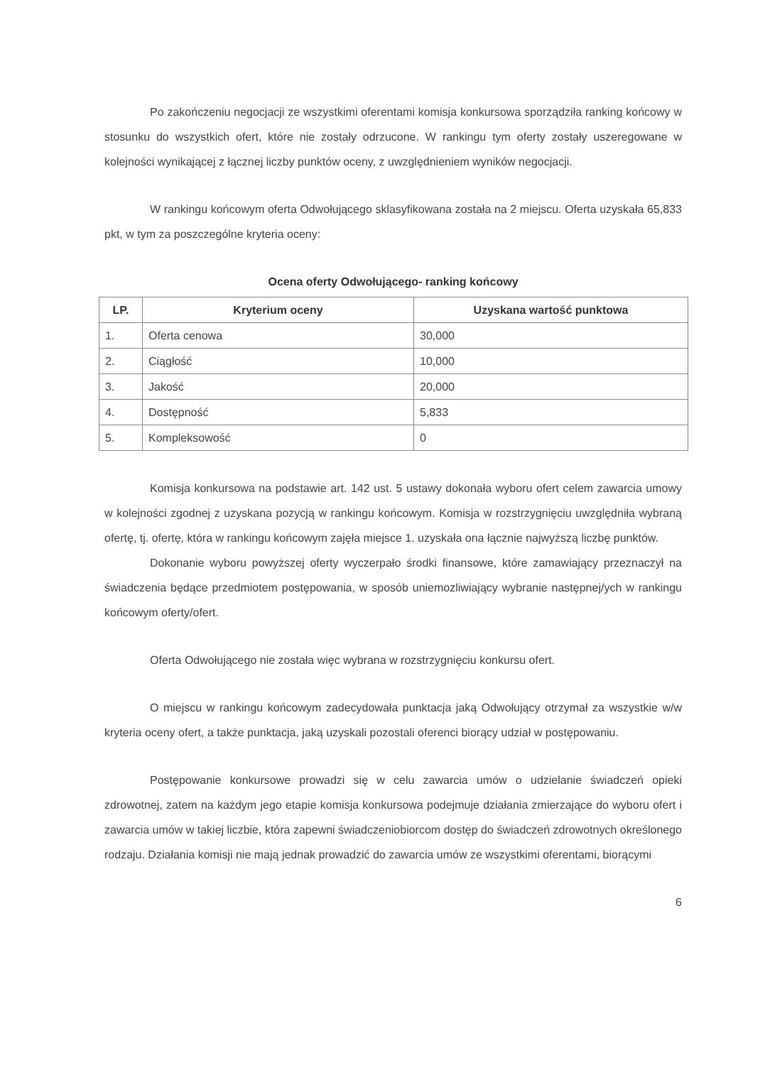Po zakończeniu negocjacji ze wszystkimi oferentami komisja konkursowa sporządziła ranking końcowy w stosunku do wszystkich ofert, które nie zostały odrzucone. W rankingu tym oferty zostały uszeregowane w kolejności wynikającej z łącznej liczby punktów oceny, z uwzględnieniem wyników negocjacji.
W rankingu końcowym oferta Odwołującego sklasyfikowana została na 2 miejscu. Oferta uzyskała 65,833 pkt, w tym za poszczególne kryteria oceny:
Ocena oferty Odwołującego- ranking końcowy
| LP. | Kryterium oceny | Uzyskana wartość punktowa |
| --- | --- | --- |
| 1. | Oferta cenowa | 30,000 |
| 2. | Ciągłość | 10,000 |
| 3. | Jakość | 20,000 |
| 4. | Dostępność | 5,833 |
| 5. | Kompleksowość | 0 |
Komisja konkursowa na podstawie art. 142 ust. 5 ustawy dokonała wyboru ofert celem zawarcia umowy w kolejności zgodnej z uzyskana pozycją w rankingu końcowym. Komisja w rozstrzygnięciu uwzględniła wybraną ofertę, tj. ofertę, która w rankingu końcowym zajęła miejsce 1. uzyskała ona łącznie najwyższą liczbę punktów.
Dokonanie wyboru powyższej oferty wyczerpało środki finansowe, które zamawiający przeznaczył na świadczenia będące przedmiotem postępowania, w sposób uniemozliwiający wybranie następnej/ych w rankingu końcowym oferty/ofert.
Oferta Odwołującego nie została więc wybrana w rozstrzygnięciu konkursu ofert.
O miejscu w rankingu końcowym zadecydowała punktacja jaką Odwołujący otrzymał za wszystkie w/w kryteria oceny ofert, a także punktacja, jaką uzyskali pozostali oferenci biorący udział w postępowaniu.
Postępowanie konkursowe prowadzi się w celu zawarcia umów o udzielanie świadczeń opieki zdrowotnej, zatem na każdym jego etapie komisja konkursowa podejmuje działania zmierzające do wyboru ofert i zawarcia umów w takiej liczbie, która zapewni świadczeniobiorcom dostęp do świadczeń zdrowotnych określonego rodzaju. Działania komisji nie mają jednak prowadzić do zawarcia umów ze wszystkimi oferentami, biorącymi
6